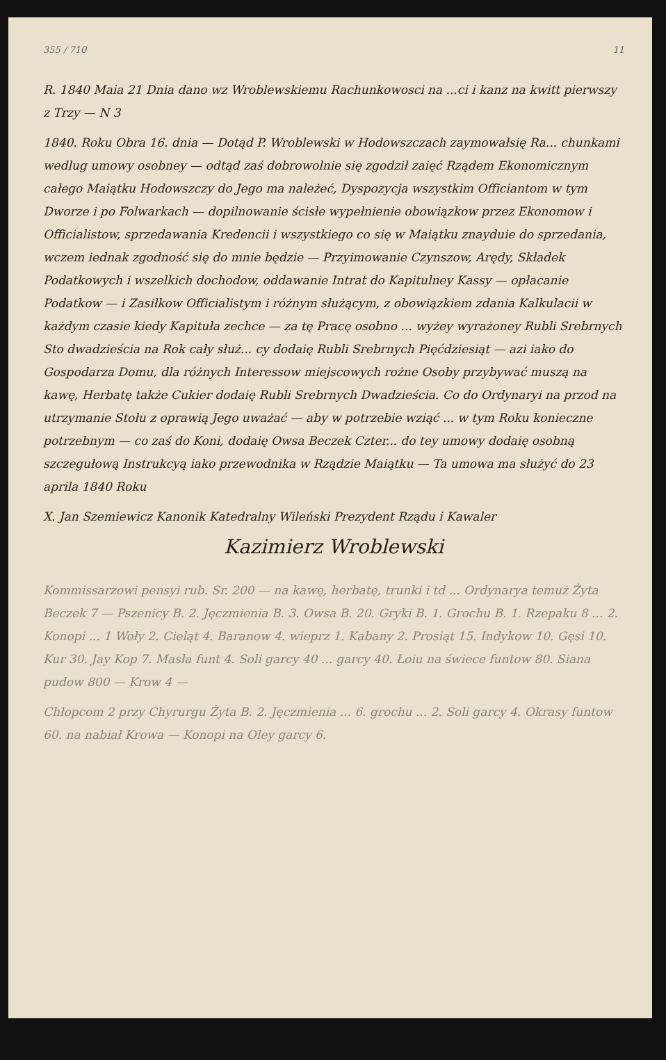355 / 710 11
R. 1840 Maia 21 Dnia dano wz Wroblewskiemu Rachunkowosci na ...ci i kanz na kwitt pierwszy z Trzy — N 3
1840. Roku Obra 16. dnia — Dotąd P. Wroblewski w Hodowszczach zaymowałsię Ra... chunkami wedlug umowy osobney — odtąd zaś dobrowolnie się zgodził zaięć Rządem Ekonomicznym całego Maiątku Hodowszczy do Jego ma należeć, Dyspozycja wszystkim Officiantom w tym Dworze i po Folwarkach — dopilnowanie ścisłe wypełnienie obowiązkow przez Ekonomow i Officialistow, sprzedawania Kredencii i wszystkiego co się w Maiątku znayduie do sprzedania, wczem iednak zgodność się do mnie będzie — Przyimowanie Czynszow, Arędy, Składek Podatkowych i wszelkich dochodow, oddawanie Intrat do Kapitulney Kassy — opłacanie Podatkow — i Zasiłkow Officialistym i różnym służącym, z obowiązkiem zdania Kalkulacii w każdym czasie kiedy Kapituła zechce — za tę Pracę osobno ... wyżey wyrażoney Rubli Srebrnych Sto dwadzieścia na Rok cały służ... cy dodaię Rubli Srebrnych Pięćdziesiąt — azi iako do Gospodarza Domu, dla różnych Interessow miejscowych rożne Osoby przybywać muszą na kawę, Herbatę także Cukier dodaię Rubli Srebrnych Dwadzieścia. Co do Ordynaryi na przod na utrzymanie Stołu z oprawią Jego uważać — aby w potrzebie wziąć ... w tym Roku konieczne potrzebnym — co zaś do Koni, dodaię Owsa Beczek Czter... do tey umowy dodaię osobną szczegułową Instrukcyą iako przewodnika w Rządzie Maiątku — Ta umowa ma służyć do 23 aprila 1840 Roku
X. Jan Szemiewicz Kanonik Katedralny Wileński Prezydent Rządu i Kawaler
Kazimierz Wroblewski
Kommissarzowi pensyi rub. Sr. 200 — na kawę, herbatę, trunki i td ... Ordynarya temuż Żyta Beczek 7 — Pszenicy B. 2. Jęczmienia B. 3. Owsa B. 20. Gryki B. 1. Grochu B. 1. Rzepaku 8 ... 2. Konopi ... 1 Woły 2. Cieląt 4. Baranow 4. wieprz 1. Kabany 2. Prosiąt 15. Indykow 10. Gęsi 10. Kur 30. Jay Kop 7. Masła funt 4. Soli garcy 40 ... garcy 40. Łoiu na świece funtow 80. Siana pudow 800 — Krow 4 —
Chłopcom 2 przy Chyrurgu Żyta B. 2. Jęczmienia ... 6. grochu ... 2. Soli garcy 4. Okrasy funtow 60. na nabiał Krowa — Konopi na Oley garcy 6.